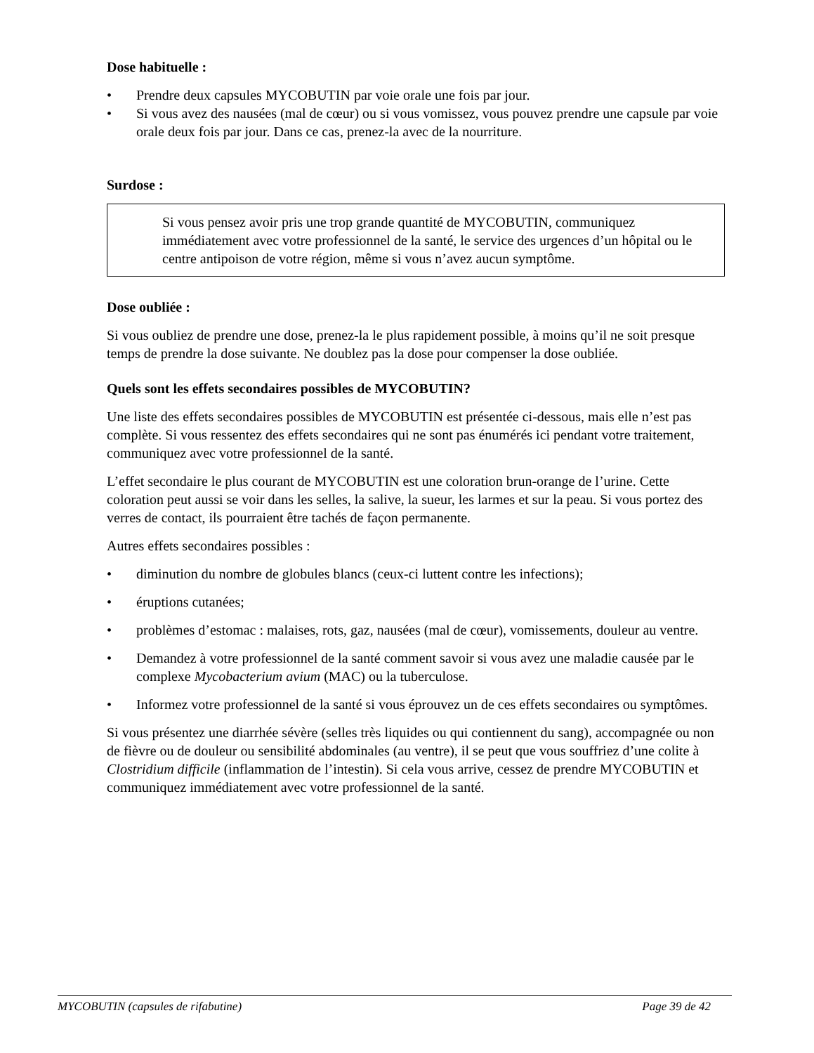Dose habituelle :
• Prendre deux capsules MYCOBUTIN par voie orale une fois par jour.
• Si vous avez des nausées (mal de cœur) ou si vous vomissez, vous pouvez prendre une capsule par voie orale deux fois par jour. Dans ce cas, prenez-la avec de la nourriture.
Surdose :
Si vous pensez avoir pris une trop grande quantité de MYCOBUTIN, communiquez immédiatement avec votre professionnel de la santé, le service des urgences d’un hôpital ou le centre antipoison de votre région, même si vous n’avez aucun symptôme.
Dose oubliée :
Si vous oubliez de prendre une dose, prenez-la le plus rapidement possible, à moins qu’il ne soit presque temps de prendre la dose suivante. Ne doublez pas la dose pour compenser la dose oubliée.
Quels sont les effets secondaires possibles de MYCOBUTIN?
Une liste des effets secondaires possibles de MYCOBUTIN est présentée ci-dessous, mais elle n’est pas complète. Si vous ressentez des effets secondaires qui ne sont pas énumérés ici pendant votre traitement, communiquez avec votre professionnel de la santé.
L’effet secondaire le plus courant de MYCOBUTIN est une coloration brun-orange de l’urine. Cette coloration peut aussi se voir dans les selles, la salive, la sueur, les larmes et sur la peau. Si vous portez des verres de contact, ils pourraient être tachés de façon permanente.
Autres effets secondaires possibles :
• diminution du nombre de globules blancs (ceux-ci luttent contre les infections);
• éruptions cutanées;
• problèmes d’estomac : malaises, rots, gaz, nausées (mal de cœur), vomissements, douleur au ventre.
• Demandez à votre professionnel de la santé comment savoir si vous avez une maladie causée par le complexe Mycobacterium avium (MAC) ou la tuberculose.
• Informez votre professionnel de la santé si vous éprouvez un de ces effets secondaires ou symptômes.
Si vous présentez une diarrhée sévère (selles très liquides ou qui contiennent du sang), accompagnée ou non de fièvre ou de douleur ou sensibilité abdominales (au ventre), il se peut que vous souffriez d’une colite à Clostridium difficile (inflammation de l’intestin). Si cela vous arrive, cessez de prendre MYCOBUTIN et communiquez immédiatement avec votre professionnel de la santé.
MYCOBUTIN (capsules de rifabutine) Page 39 de 42